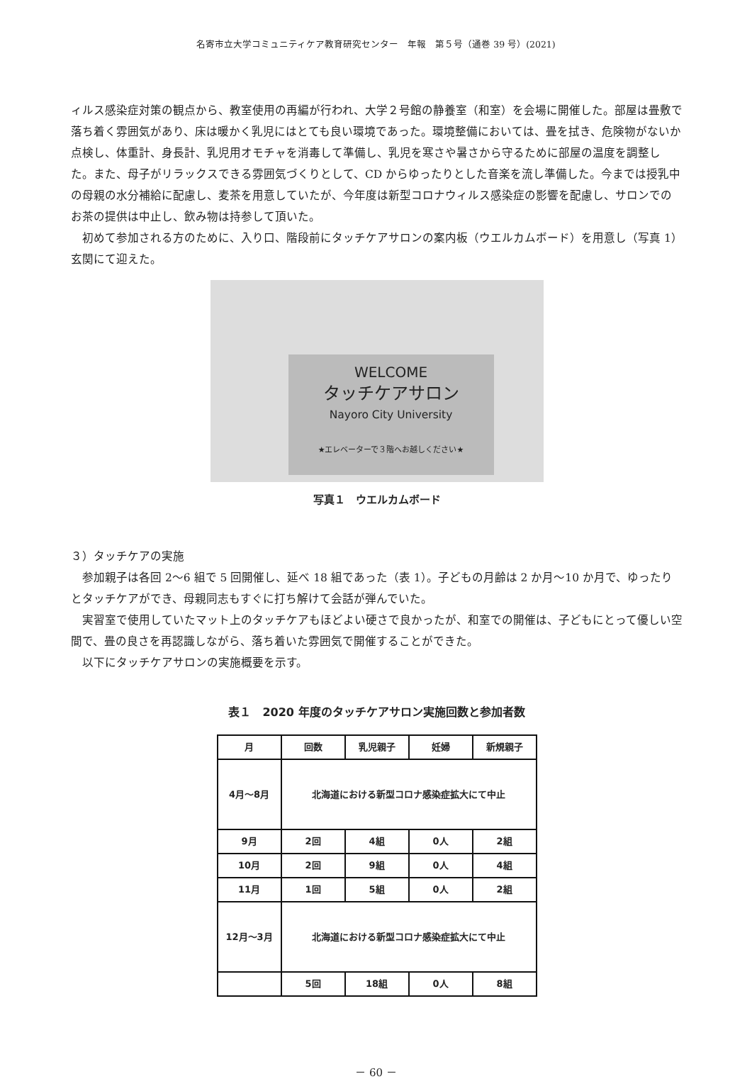名寄市立大学コミュニティケア教育研究センター　年報　第５号（通巻 39 号）(2021)
ィルス感染症対策の観点から、教室使用の再編が行われ、大学２号館の静養室（和室）を会場に開催した。部屋は畳敷で落ち着く雰囲気があり、床は暖かく乳児にはとても良い環境であった。環境整備においては、畳を拭き、危険物がないか点検し、体重計、身長計、乳児用オモチャを消毒して準備し、乳児を寒さや暑さから守るために部屋の温度を調整した。また、母子がリラックスできる雰囲気づくりとして、CD からゆったりとした音楽を流し準備した。今までは授乳中の母親の水分補給に配慮し、麦茶を用意していたが、今年度は新型コロナウィルス感染症の影響を配慮し、サロンでのお茶の提供は中止し、飲み物は持参して頂いた。
　初めて参加される方のために、入り口、階段前にタッチケアサロンの案内板（ウエルカムボード）を用意し（写真 1）玄関にて迎えた。
WELCOME
タッチケアサロン
Nayoro City University
★エレベーターで３階へお越しください★
写真１　ウエルカムボード
３）タッチケアの実施
　参加親子は各回 2〜6 組で 5 回開催し、延べ 18 組であった（表 1）。子どもの月齢は 2 か月〜10 か月で、ゆったりとタッチケアができ、母親同志もすぐに打ち解けて会話が弾んでいた。
　実習室で使用していたマット上のタッチケアもほどよい硬さで良かったが、和室での開催は、子どもにとって優しい空間で、畳の良さを再認識しながら、落ち着いた雰囲気で開催することができた。
　以下にタッチケアサロンの実施概要を示す。
表１　2020 年度のタッチケアサロン実施回数と参加者数
| 月 | 回数 | 乳児親子 | 妊婦 | 新規親子 |
| --- | --- | --- | --- | --- |
| 4月～8月 | 北海道における新型コロナ感染症拡大にて中止 | | | |
| 9月 | 2回 | 4組 | 0人 | 2組 |
| 10月 | 2回 | 9組 | 0人 | 4組 |
| 11月 | 1回 | 5組 | 0人 | 2組 |
| 12月～3月 | 北海道における新型コロナ感染症拡大にて中止 | | | |
| | 5回 | 18組 | 0人 | 8組 |
－ 60 －